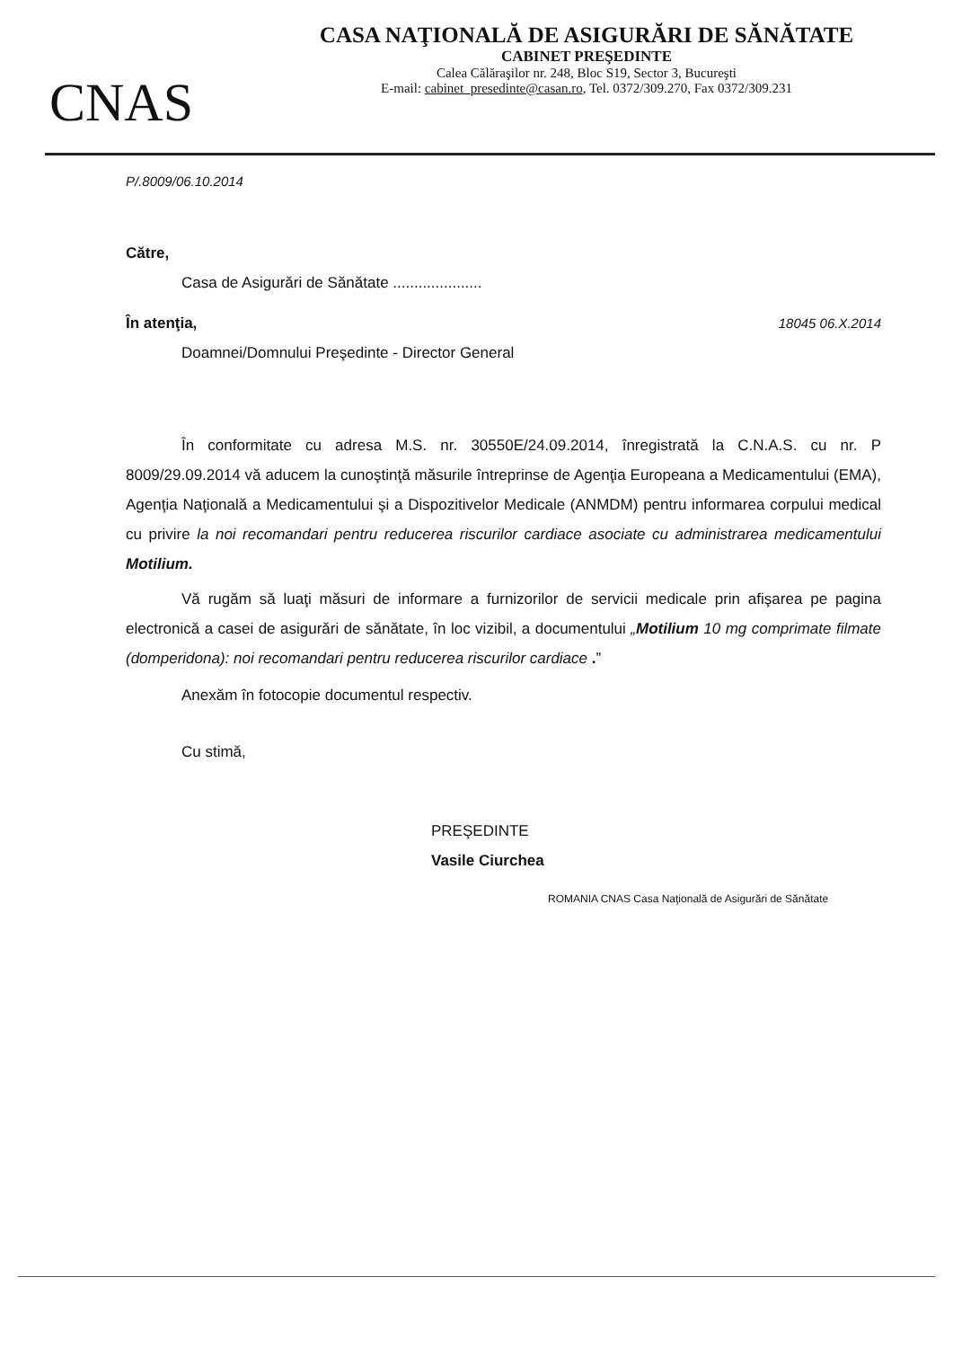CNAS
CASA NAŢIONALĂ DE ASIGURĂRI DE SĂNĂTATE
CABINET PREŞEDINTE
Calea Călăraşilor nr. 248, Bloc S19, Sector 3, Bucureşti
E-mail: cabinet_presedinte@casan.ro, Tel. 0372/309.270, Fax 0372/309.231
P/.8009/06.10.2014
Către,
Casa de Asigurări de Sănătate .....................
În atenţia, 18045 06.X.2014
Doamnei/Domnului Preşedinte - Director General
În conformitate cu adresa M.S. nr. 30550E/24.09.2014, înregistrată la C.N.A.S. cu nr. P 8009/29.09.2014 vă aducem la cunoştinţă măsurile întreprinse de Agenţia Europeana a Medicamentului (EMA), Agenţia Naţională a Medicamentului şi a Dispozitivelor Medicale (ANMDM) pentru informarea corpului medical cu privire la noi recomandari pentru reducerea riscurilor cardiace asociate cu administrarea medicamentului Motilium.
Vă rugăm să luaţi măsuri de informare a furnizorilor de servicii medicale prin afişarea pe pagina electronică a casei de asigurări de sănătate, în loc vizibil, a documentului „Motilium 10 mg comprimate filmate (domperidona): noi recomandari pentru reducerea riscurilor cardiace .”
Anexăm în fotocopie documentul respectiv.
Cu stimă,
PREŞEDINTE
Vasile Ciurchea
ROMANIA CNAS Casa Naţională de Asigurări de Sănătate